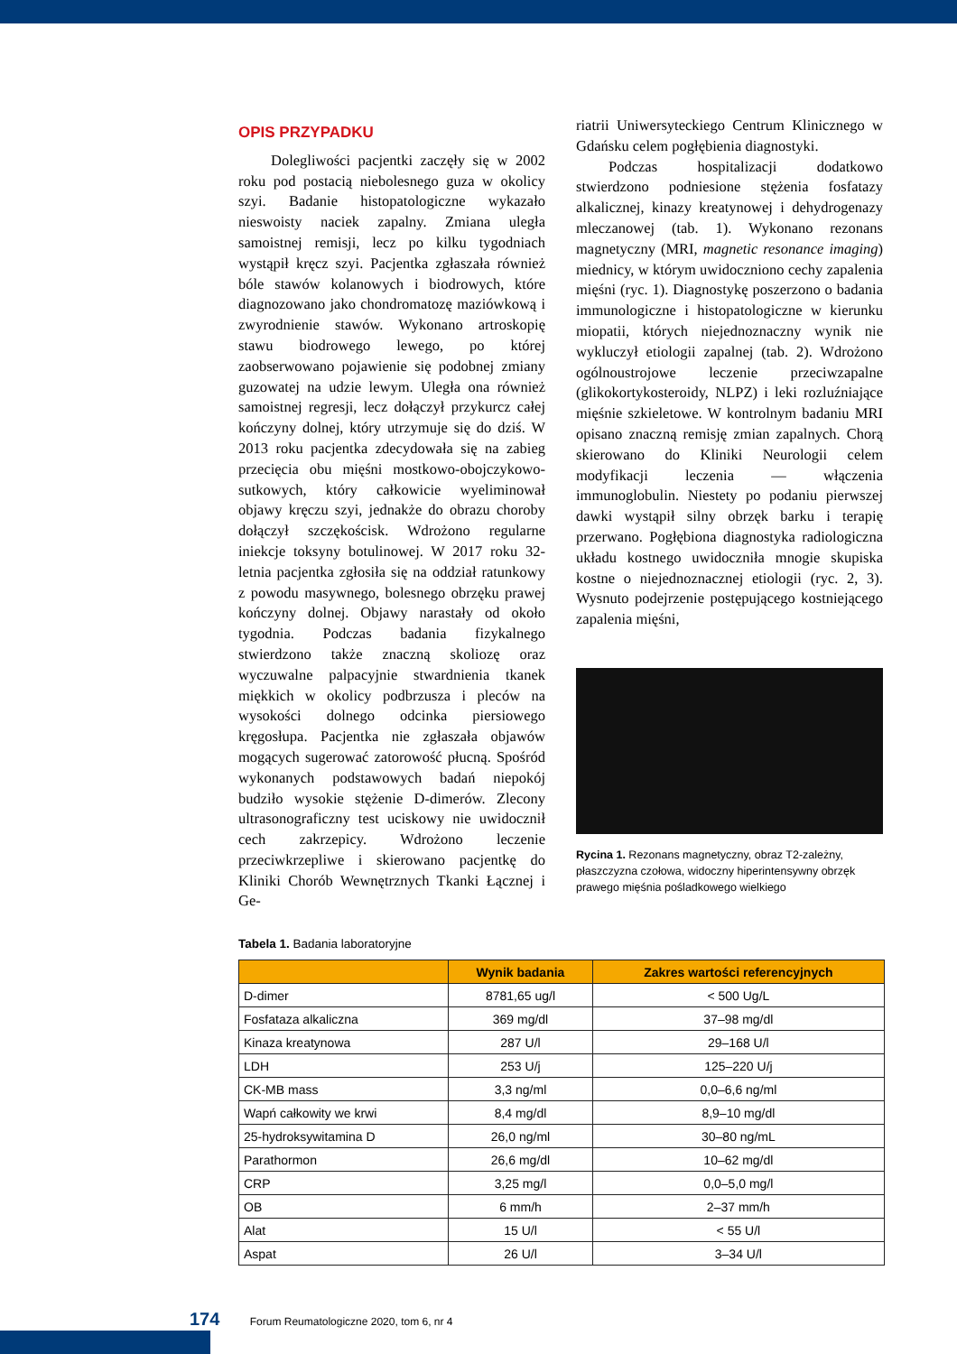OPIS PRZYPADKU
Dolegliwości pacjentki zaczęły się w 2002 roku pod postacią niebolesnego guza w okolicy szyi. Badanie histopatologiczne wykazało nieswoisty naciek zapalny. Zmiana uległa samoistnej remisji, lecz po kilku tygodniach wystąpił kręcz szyi. Pacjentka zgłaszała również bóle stawów kolanowych i biodrowych, które diagnozowano jako chondromatozę maziówkową i zwyrodnienie stawów. Wykonano artroskopię stawu biodrowego lewego, po której zaobserwowano pojawienie się podobnej zmiany guzowatej na udzie lewym. Uległa ona również samoistnej regresji, lecz dołączył przykurcz całej kończyny dolnej, który utrzymuje się do dziś. W 2013 roku pacjentka zdecydowała się na zabieg przecięcia obu mięśni mostkowo-obojczykowo-sutkowych, który całkowicie wyeliminował objawy kręczu szyi, jednakże do obrazu choroby dołączył szczękościsk. Wdrożono regularne iniekcje toksyny botulinowej. W 2017 roku 32-letnia pacjentka zgłosiła się na oddział ratunkowy z powodu masywnego, bolesnego obrzęku prawej kończyny dolnej. Objawy narastały od około tygodnia. Podczas badania fizykalnego stwierdzono także znaczną skoliozę oraz wyczuwalne palpacyjnie stwardnienia tkanek miękkich w okolicy podbrzusza i pleców na wysokości dolnego odcinka piersiowego kręgosłupa. Pacjentka nie zgłaszała objawów mogących sugerować zatorowość płucną. Spośród wykonanych podstawowych badań niepokój budziło wysokie stężenie D-dimerów. Zlecony ultrasonograficzny test uciskowy nie uwidocznił cech zakrzepicy. Wdrożono leczenie przeciwkrzepliwe i skierowano pacjentkę do Kliniki Chorób Wewnętrznych Tkanki Łącznej i Ge-
riatrii Uniwersyteckiego Centrum Klinicznego w Gdańsku celem pogłębienia diagnostyki.
Podczas hospitalizacji dodatkowo stwierdzono podniesione stężenia fosfatazy alkalicznej, kinazy kreatynowej i dehydrogenazy mleczanowej (tab. 1). Wykonano rezonans magnetyczny (MRI, magnetic resonance imaging) miednicy, w którym uwidoczniono cechy zapalenia mięśni (ryc. 1). Diagnostykę poszerzono o badania immunologiczne i histopatologiczne w kierunku miopatii, których niejednoznaczny wynik nie wykluczył etiologii zapalnej (tab. 2). Wdrożono ogólnoustrojowe leczenie przeciwzapalne (glikokortykosteroidy, NLPZ) i leki rozluźniające mięśnie szkieletowe. W kontrolnym badaniu MRI opisano znaczną remisję zmian zapalnych. Chorą skierowano do Kliniki Neurologii celem modyfikacji leczenia — włączenia immunoglobulin. Niestety po podaniu pierwszej dawki wystąpił silny obrzęk barku i terapię przerwano. Pogłębiona diagnostyka radiologiczna układu kostnego uwidoczniła mnogie skupiska kostne o niejednoznacznej etiologii (ryc. 2, 3). Wysnuto podejrzenie postępującego kostniejącego zapalenia mięśni,
Rycina 1. Rezonans magnetyczny, obraz T2-zależny, płaszczyzna czołowa, widoczny hiperintensywny obrzęk prawego mięśnia pośladkowego wielkiego
Tabela 1. Badania laboratoryjne
| | Wynik badania | Zakres wartości referencyjnych |
| --- | --- | --- |
| D-dimer | 8781,65 ug/l | < 500 Ug/L |
| Fosfataza alkaliczna | 369 mg/dl | 37–98 mg/dl |
| Kinaza kreatynowa | 287 U/l | 29–168 U/l |
| LDH | 253 U/j | 125–220 U/j |
| CK-MB mass | 3,3 ng/ml | 0,0–6,6 ng/ml |
| Wapń całkowity we krwi | 8,4 mg/dl | 8,9–10 mg/dl |
| 25-hydroksywitamina D | 26,0 ng/ml | 30–80 ng/mL |
| Parathormon | 26,6 mg/dl | 10–62 mg/dl |
| CRP | 3,25 mg/l | 0,0–5,0 mg/l |
| OB | 6 mm/h | 2–37 mm/h |
| Alat | 15 U/l | < 55 U/l |
| Aspat | 26 U/l | 3–34 U/l |
174 Forum Reumatologiczne 2020, tom 6, nr 4